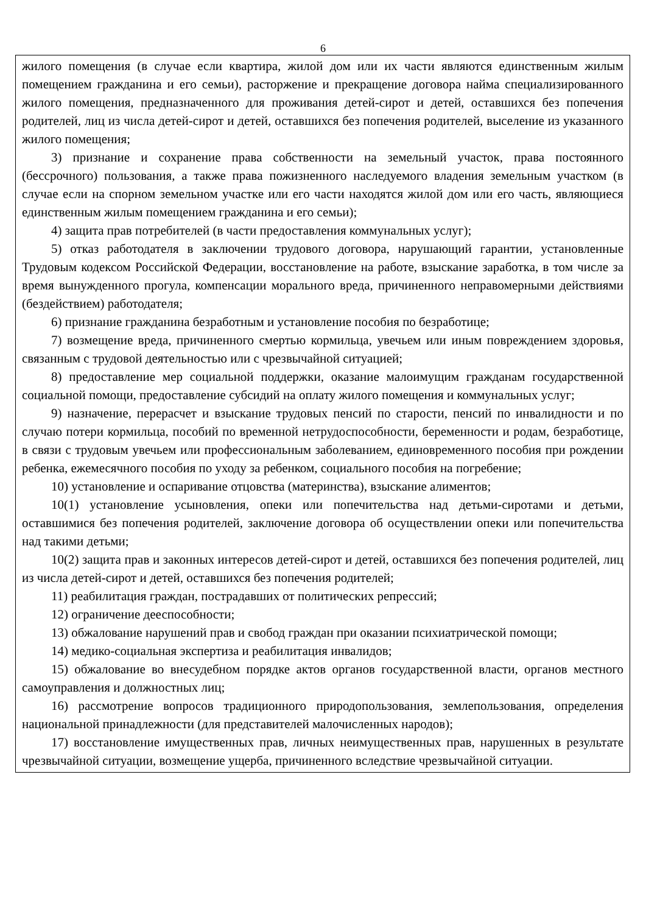6
жилого помещения (в случае если квартира, жилой дом или их части являются единственным жилым помещением гражданина и его семьи), расторжение и прекращение договора найма специализированного жилого помещения, предназначенного для проживания детей-сирот и детей, оставшихся без попечения родителей, лиц из числа детей-сирот и детей, оставшихся без попечения родителей, выселение из указанного жилого помещения;
3) признание и сохранение права собственности на земельный участок, права постоянного (бессрочного) пользования, а также права пожизненного наследуемого владения земельным участком (в случае если на спорном земельном участке или его части находятся жилой дом или его часть, являющиеся единственным жилым помещением гражданина и его семьи);
4) защита прав потребителей (в части предоставления коммунальных услуг);
5) отказ работодателя в заключении трудового договора, нарушающий гарантии, установленные Трудовым кодексом Российской Федерации, восстановление на работе, взыскание заработка, в том числе за время вынужденного прогула, компенсации морального вреда, причиненного неправомерными действиями (бездействием) работодателя;
6) признание гражданина безработным и установление пособия по безработице;
7) возмещение вреда, причиненного смертью кормильца, увечьем или иным повреждением здоровья, связанным с трудовой деятельностью или с чрезвычайной ситуацией;
8) предоставление мер социальной поддержки, оказание малоимущим гражданам государственной социальной помощи, предоставление субсидий на оплату жилого помещения и коммунальных услуг;
9) назначение, перерасчет и взыскание трудовых пенсий по старости, пенсий по инвалидности и по случаю потери кормильца, пособий по временной нетрудоспособности, беременности и родам, безработице, в связи с трудовым увечьем или профессиональным заболеванием, единовременного пособия при рождении ребенка, ежемесячного пособия по уходу за ребенком, социального пособия на погребение;
10) установление и оспаривание отцовства (материнства), взыскание алиментов;
10(1) установление усыновления, опеки или попечительства над детьми-сиротами и детьми, оставшимися без попечения родителей, заключение договора об осуществлении опеки или попечительства над такими детьми;
10(2) защита прав и законных интересов детей-сирот и детей, оставшихся без попечения родителей, лиц из числа детей-сирот и детей, оставшихся без попечения родителей;
11) реабилитация граждан, пострадавших от политических репрессий;
12) ограничение дееспособности;
13) обжалование нарушений прав и свобод граждан при оказании психиатрической помощи;
14) медико-социальная экспертиза и реабилитация инвалидов;
15) обжалование во внесудебном порядке актов органов государственной власти, органов местного самоуправления и должностных лиц;
16) рассмотрение вопросов традиционного природопользования, землепользования, определения национальной принадлежности (для представителей малочисленных народов);
17) восстановление имущественных прав, личных неимущественных прав, нарушенных в результате чрезвычайной ситуации, возмещение ущерба, причиненного вследствие чрезвычайной ситуации.